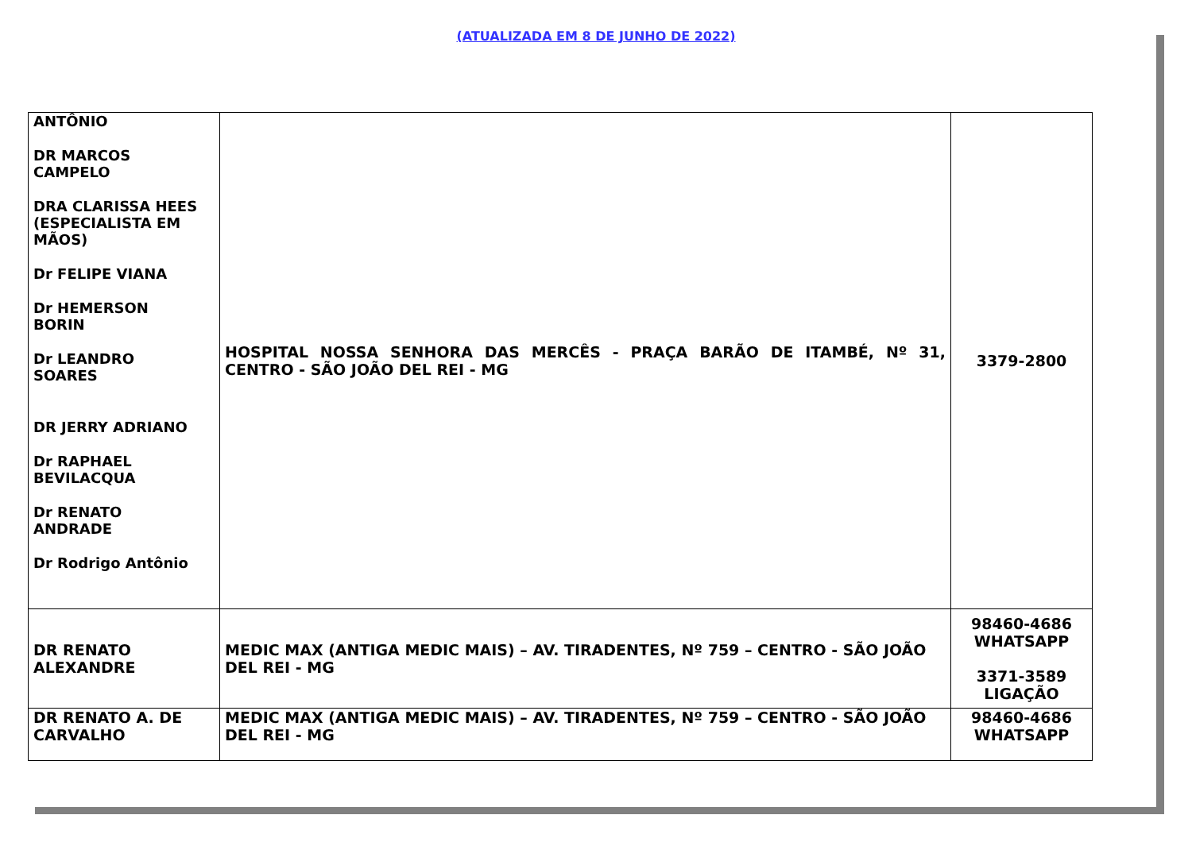(ATUALIZADA EM 8 DE JUNHO DE 2022)
| ANTÔNIO DR MARCOS CAMPELO DRA CLARISSA HEES (ESPECIALISTA EM MÃOS) Dr FELIPE VIANA Dr HEMERSON BORIN Dr LEANDRO SOARES DR JERRY ADRIANO Dr RAPHAEL BEVILACQUA Dr RENATO ANDRADE Dr Rodrigo Antônio | HOSPITAL NOSSA SENHORA DAS MERCÊS - PRAÇA BARÃO DE ITAMBÉ, Nº 31, CENTRO - SÃO JOÃO DEL REI - MG | 3379-2800 |
| DR RENATO ALEXANDRE | MEDIC MAX (ANTIGA MEDIC MAIS) – AV. TIRADENTES, Nº 759 – CENTRO - SÃO JOÃO DEL REI - MG | 98460-4686 WHATSAPP 3371-3589 LIGAÇÃO |
| DR RENATO A. DE CARVALHO | MEDIC MAX (ANTIGA MEDIC MAIS) – AV. TIRADENTES, Nº 759 – CENTRO - SÃO JOÃO DEL REI - MG | 98460-4686 WHATSAPP |